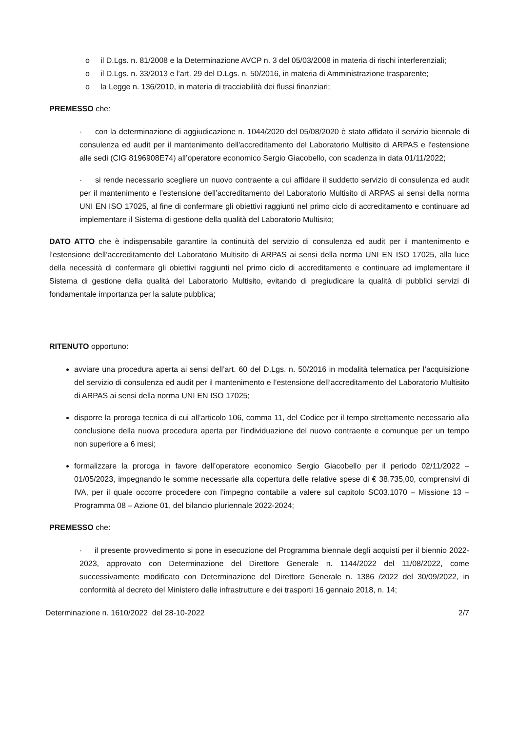o il D.Lgs. n. 81/2008 e la Determinazione AVCP n. 3 del 05/03/2008 in materia di rischi interferenziali;
o il D.Lgs. n. 33/2013 e l’art. 29 del D.Lgs. n. 50/2016, in materia di Amministrazione trasparente;
o la Legge n. 136/2010, in materia di tracciabilità dei flussi finanziari;
PREMESSO che:
· con la determinazione di aggiudicazione n. 1044/2020 del 05/08/2020 è stato affidato il servizio biennale di consulenza ed audit per il mantenimento dell'accreditamento del Laboratorio Multisito di ARPAS e l'estensione alle sedi (CIG 8196908E74) all’operatore economico Sergio Giacobello, con scadenza in data 01/11/2022;
· si rende necessario scegliere un nuovo contraente a cui affidare il suddetto servizio di consulenza ed audit per il mantenimento e l’estensione dell’accreditamento del Laboratorio Multisito di ARPAS ai sensi della norma UNI EN ISO 17025, al fine di confermare gli obiettivi raggiunti nel primo ciclo di accreditamento e continuare ad implementare il Sistema di gestione della qualità del Laboratorio Multisito;
DATO ATTO che è indispensabile garantire la continuità del servizio di consulenza ed audit per il mantenimento e l’estensione dell’accreditamento del Laboratorio Multisito di ARPAS ai sensi della norma UNI EN ISO 17025, alla luce della necessità di confermare gli obiettivi raggiunti nel primo ciclo di accreditamento e continuare ad implementare il Sistema di gestione della qualità del Laboratorio Multisito, evitando di pregiudicare la qualità di pubblici servizi di fondamentale importanza per la salute pubblica;
RITENUTO opportuno:
avviare una procedura aperta ai sensi dell’art. 60 del D.Lgs. n. 50/2016 in modalità telematica per l’acquisizione del servizio di consulenza ed audit per il mantenimento e l’estensione dell’accreditamento del Laboratorio Multisito di ARPAS ai sensi della norma UNI EN ISO 17025;
disporre la proroga tecnica di cui all’articolo 106, comma 11, del Codice per il tempo strettamente necessario alla conclusione della nuova procedura aperta per l’individuazione del nuovo contraente e comunque per un tempo non superiore a 6 mesi;
formalizzare la proroga in favore dell’operatore economico Sergio Giacobello per il periodo 02/11/2022 – 01/05/2023, impegnando le somme necessarie alla copertura delle relative spese di € 38.735,00, comprensivi di IVA, per il quale occorre procedere con l’impegno contabile a valere sul capitolo SC03.1070 – Missione 13 – Programma 08 – Azione 01, del bilancio pluriennale 2022-2024;
PREMESSO che:
· il presente provvedimento si pone in esecuzione del Programma biennale degli acquisti per il biennio 2022-2023, approvato con Determinazione del Direttore Generale n. 1144/2022 del 11/08/2022, come successivamente modificato con Determinazione del Direttore Generale n. 1386 /2022 del 30/09/2022, in conformità al decreto del Ministero delle infrastrutture e dei trasporti 16 gennaio 2018, n. 14;
Determinazione n. 1610/2022 del 28-10-2022 2/7